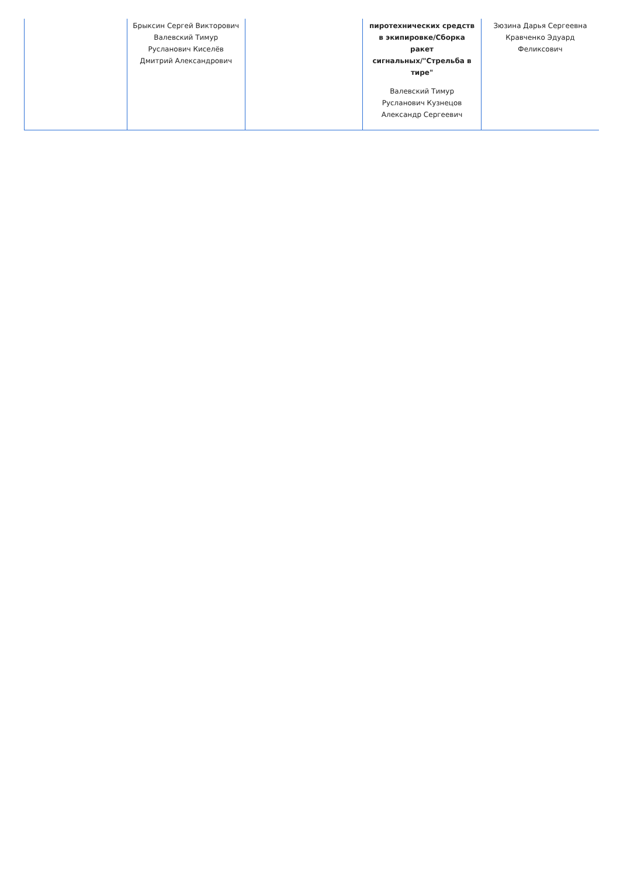| | Брыксин Сергей Викторович Валевский Тимур Русланович Киселёв Дмитрий Александрович | | пиротехнических средств в экипировке/Сборка ракет сигнальных/"Стрельба в тире" Валевский Тимур Русланович Кузнецов Александр Сергеевич | Зюзина Дарья Сергеевна Кравченко Эдуард Феликсович |